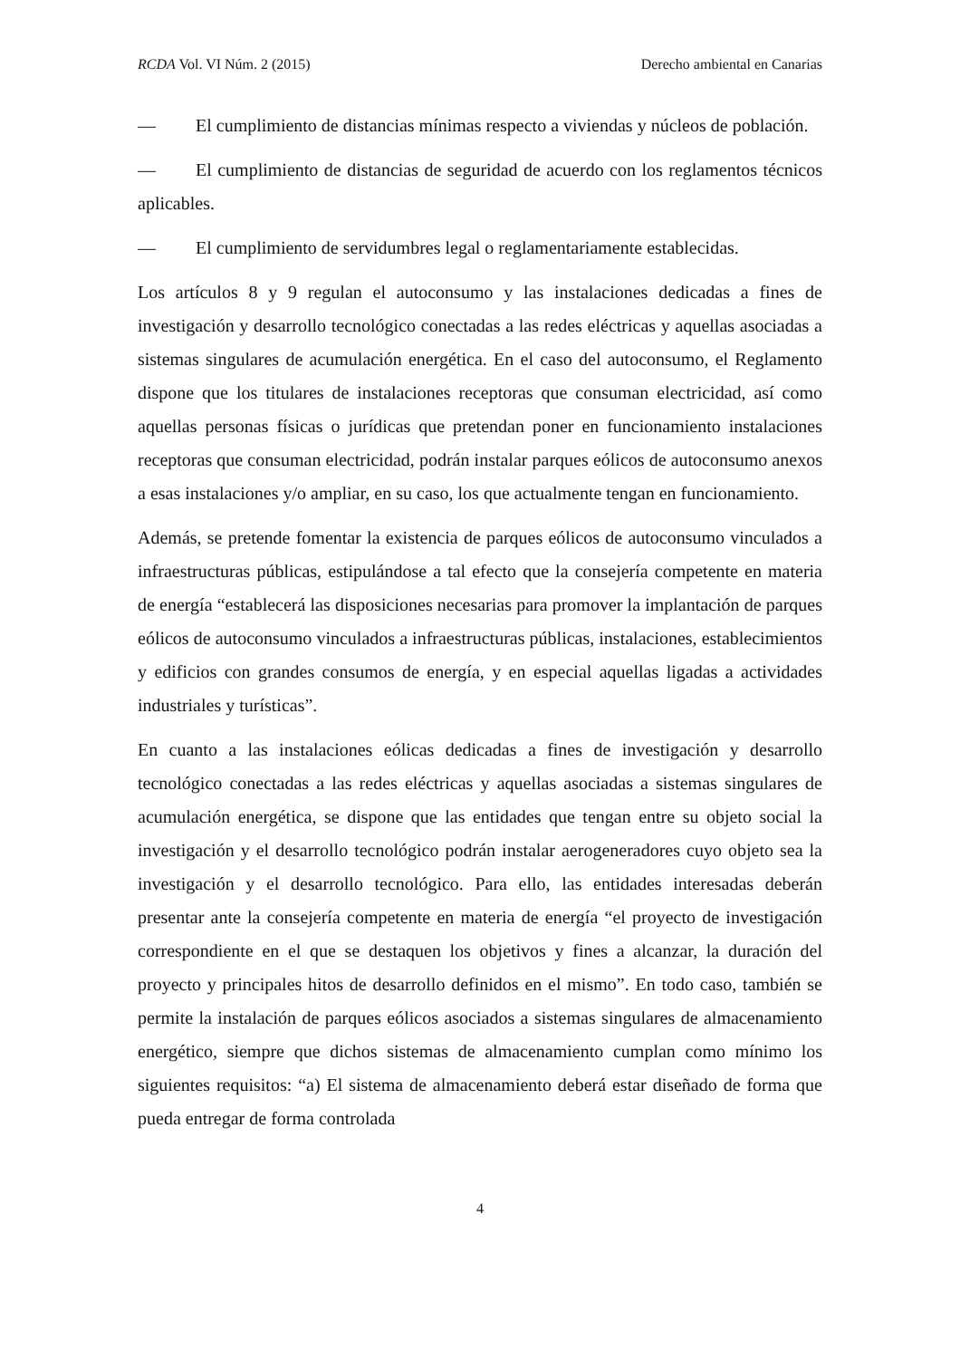RCDA Vol. VI Núm. 2 (2015) Derecho ambiental en Canarias
— El cumplimiento de distancias mínimas respecto a viviendas y núcleos de población.
— El cumplimiento de distancias de seguridad de acuerdo con los reglamentos técnicos aplicables.
— El cumplimiento de servidumbres legal o reglamentariamente establecidas.
Los artículos 8 y 9 regulan el autoconsumo y las instalaciones dedicadas a fines de investigación y desarrollo tecnológico conectadas a las redes eléctricas y aquellas asociadas a sistemas singulares de acumulación energética. En el caso del autoconsumo, el Reglamento dispone que los titulares de instalaciones receptoras que consuman electricidad, así como aquellas personas físicas o jurídicas que pretendan poner en funcionamiento instalaciones receptoras que consuman electricidad, podrán instalar parques eólicos de autoconsumo anexos a esas instalaciones y/o ampliar, en su caso, los que actualmente tengan en funcionamiento.
Además, se pretende fomentar la existencia de parques eólicos de autoconsumo vinculados a infraestructuras públicas, estipulándose a tal efecto que la consejería competente en materia de energía “establecerá las disposiciones necesarias para promover la implantación de parques eólicos de autoconsumo vinculados a infraestructuras públicas, instalaciones, establecimientos y edificios con grandes consumos de energía, y en especial aquellas ligadas a actividades industriales y turísticas”.
En cuanto a las instalaciones eólicas dedicadas a fines de investigación y desarrollo tecnológico conectadas a las redes eléctricas y aquellas asociadas a sistemas singulares de acumulación energética, se dispone que las entidades que tengan entre su objeto social la investigación y el desarrollo tecnológico podrán instalar aerogeneradores cuyo objeto sea la investigación y el desarrollo tecnológico. Para ello, las entidades interesadas deberán presentar ante la consejería competente en materia de energía “el proyecto de investigación correspondiente en el que se destaquen los objetivos y fines a alcanzar, la duración del proyecto y principales hitos de desarrollo definidos en el mismo”. En todo caso, también se permite la instalación de parques eólicos asociados a sistemas singulares de almacenamiento energético, siempre que dichos sistemas de almacenamiento cumplan como mínimo los siguientes requisitos: “a) El sistema de almacenamiento deberá estar diseñado de forma que pueda entregar de forma controlada
4